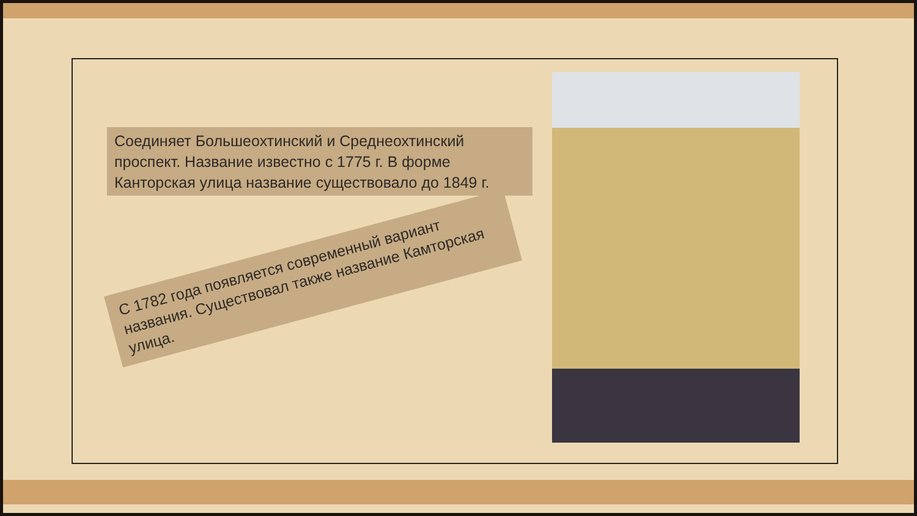Соединяет Большеохтинский и Среднеохтинский проспект. Название известно с 1775 г. В форме Канторская улица название существовало до 1849 г.
С 1782 года появляется современный вариант названия. Существовал также название Камторская улица.